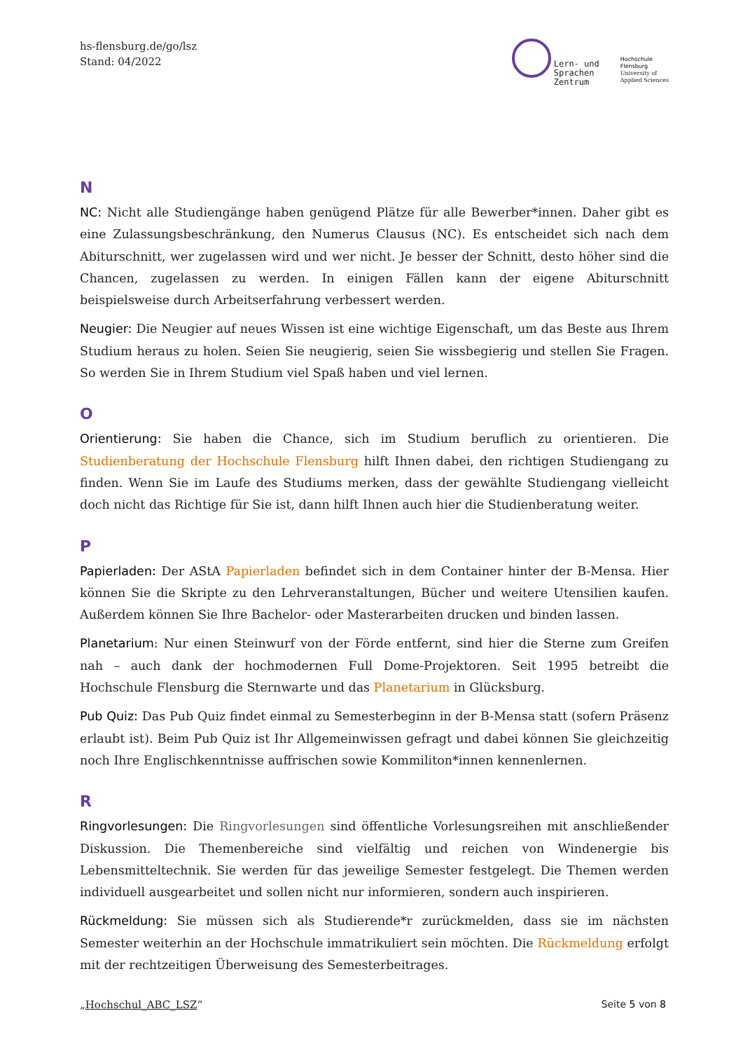hs-flensburg.de/go/lsz
Stand: 04/2022
Lern- und
Sprachen
Zentrum
Hochschule
Flensburg
University of
Applied Sciences
N
NC: Nicht alle Studiengänge haben genügend Plätze für alle Bewerber*innen. Daher gibt es eine Zulassungsbeschränkung, den Numerus Clausus (NC). Es entscheidet sich nach dem Abiturschnitt, wer zugelassen wird und wer nicht. Je besser der Schnitt, desto höher sind die Chancen, zugelassen zu werden. In einigen Fällen kann der eigene Abiturschnitt beispielsweise durch Arbeitserfahrung verbessert werden.
Neugier: Die Neugier auf neues Wissen ist eine wichtige Eigenschaft, um das Beste aus Ihrem Studium heraus zu holen. Seien Sie neugierig, seien Sie wissbegierig und stellen Sie Fragen. So werden Sie in Ihrem Studium viel Spaß haben und viel lernen.
O
Orientierung: Sie haben die Chance, sich im Studium beruflich zu orientieren. Die Studienberatung der Hochschule Flensburg hilft Ihnen dabei, den richtigen Studiengang zu finden. Wenn Sie im Laufe des Studiums merken, dass der gewählte Studiengang vielleicht doch nicht das Richtige für Sie ist, dann hilft Ihnen auch hier die Studienberatung weiter.
P
Papierladen: Der AStA Papierladen befindet sich in dem Container hinter der B-Mensa. Hier können Sie die Skripte zu den Lehrveranstaltungen, Bücher und weitere Utensilien kaufen. Außerdem können Sie Ihre Bachelor- oder Masterarbeiten drucken und binden lassen.
Planetarium: Nur einen Steinwurf von der Förde entfernt, sind hier die Sterne zum Greifen nah – auch dank der hochmodernen Full Dome-Projektoren. Seit 1995 betreibt die Hochschule Flensburg die Sternwarte und das Planetarium in Glücksburg.
Pub Quiz: Das Pub Quiz findet einmal zu Semesterbeginn in der B-Mensa statt (sofern Präsenz erlaubt ist). Beim Pub Quiz ist Ihr Allgemeinwissen gefragt und dabei können Sie gleichzeitig noch Ihre Englischkenntnisse auffrischen sowie Kommiliton*innen kennenlernen.
R
Ringvorlesungen: Die Ringvorlesungen sind öffentliche Vorlesungsreihen mit anschließender Diskussion. Die Themenbereiche sind vielfältig und reichen von Windenergie bis Lebensmitteltechnik. Sie werden für das jeweilige Semester festgelegt. Die Themen werden individuell ausgearbeitet und sollen nicht nur informieren, sondern auch inspirieren.
Rückmeldung: Sie müssen sich als Studierende*r zurückmelden, dass sie im nächsten Semester weiterhin an der Hochschule immatrikuliert sein möchten. Die Rückmeldung erfolgt mit der rechtzeitigen Überweisung des Semesterbeitrages.
„Hochschul_ABC_LSZ“Seite 5 von 8